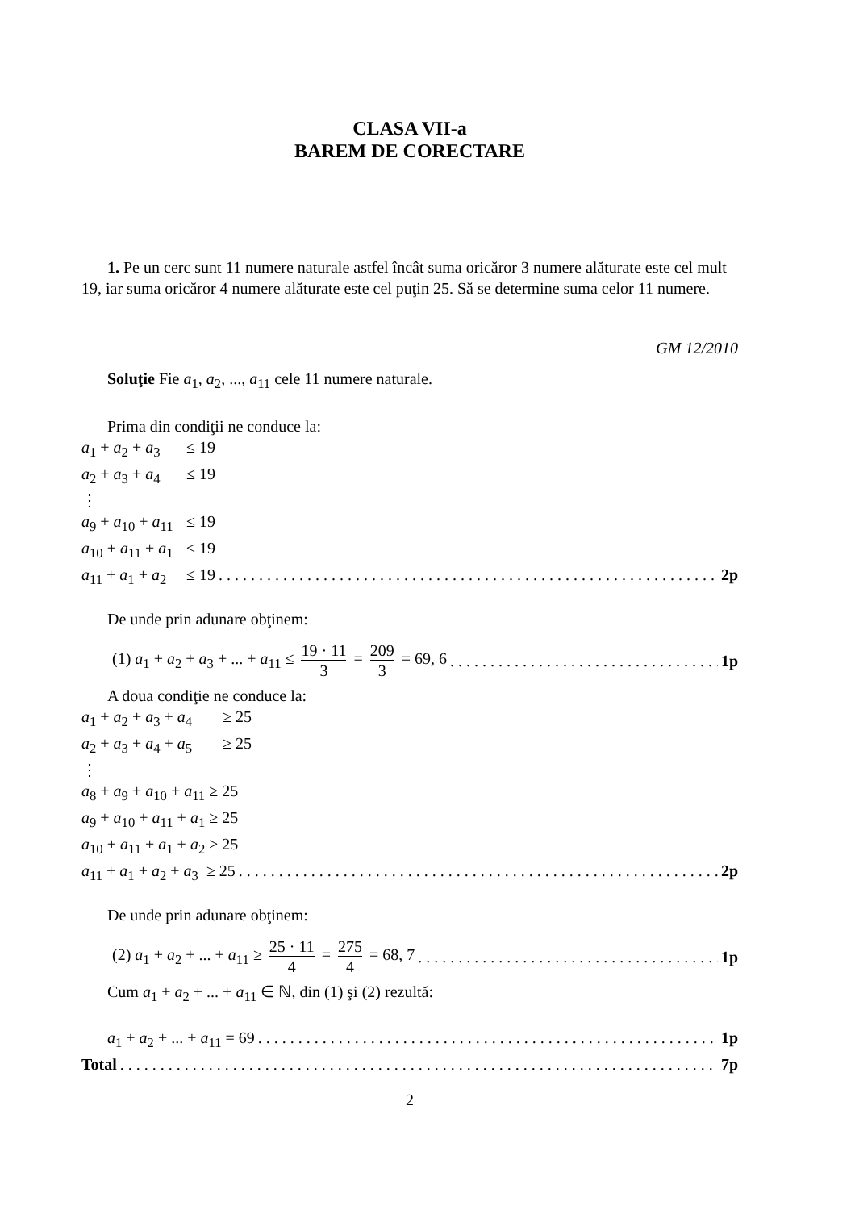CLASA VII-a
BAREM DE CORECTARE
1. Pe un cerc sunt 11 numere naturale astfel încât suma oricăror 3 numere alăturate este cel mult 19, iar suma oricăror 4 numere alăturate este cel puţin 25. Să se determine suma celor 11 numere.
GM 12/2010
Soluţie Fie a<sub>1</sub>, a<sub>2</sub>, ..., a<sub>11</sub> cele 11 numere naturale.
Prima din condiţii ne conduce la:
a<sub>1</sub> + a<sub>2</sub> + a<sub>3</sub> ≤ 19
a<sub>2</sub> + a<sub>3</sub> + a<sub>4</sub> ≤ 19
⋮
a<sub>9</sub> + a<sub>10</sub> + a<sub>11</sub> ≤ 19
a<sub>10</sub> + a<sub>11</sub> + a<sub>1</sub> ≤ 19
a<sub>11</sub> + a<sub>1</sub> + a<sub>2</sub> ≤ 19 2p
De unde prin adunare obţinem:
(1) a<sub>1</sub> + a<sub>2</sub> + a<sub>3</sub> + ... + a<sub>11</sub> ≤ 19 · 11 3 = 209 3 = 69, 6 1p
A doua condiţie ne conduce la:
a<sub>1</sub> + a<sub>2</sub> + a<sub>3</sub> + a<sub>4</sub> ≥ 25
a<sub>2</sub> + a<sub>3</sub> + a<sub>4</sub> + a<sub>5</sub> ≥ 25
⋮
a<sub>8</sub> + a<sub>9</sub> + a<sub>10</sub> + a<sub>11</sub> ≥ 25
a<sub>9</sub> + a<sub>10</sub> + a<sub>11</sub> + a<sub>1</sub> ≥ 25
a<sub>10</sub> + a<sub>11</sub> + a<sub>1</sub> + a<sub>2</sub> ≥ 25
a<sub>11</sub> + a<sub>1</sub> + a<sub>2</sub> + a<sub>3</sub> ≥ 25 2p
De unde prin adunare obţinem:
(2) a<sub>1</sub> + a<sub>2</sub> + ... + a<sub>11</sub> ≥ 25 · 11 4 = 275 4 = 68, 7 1p
Cum a<sub>1</sub> + a<sub>2</sub> + ... + a<sub>11</sub> ∈ ℕ, din (1) şi (2) rezultă:
a<sub>1</sub> + a<sub>2</sub> + ... + a<sub>11</sub> = 69 1p
Total 7p
2